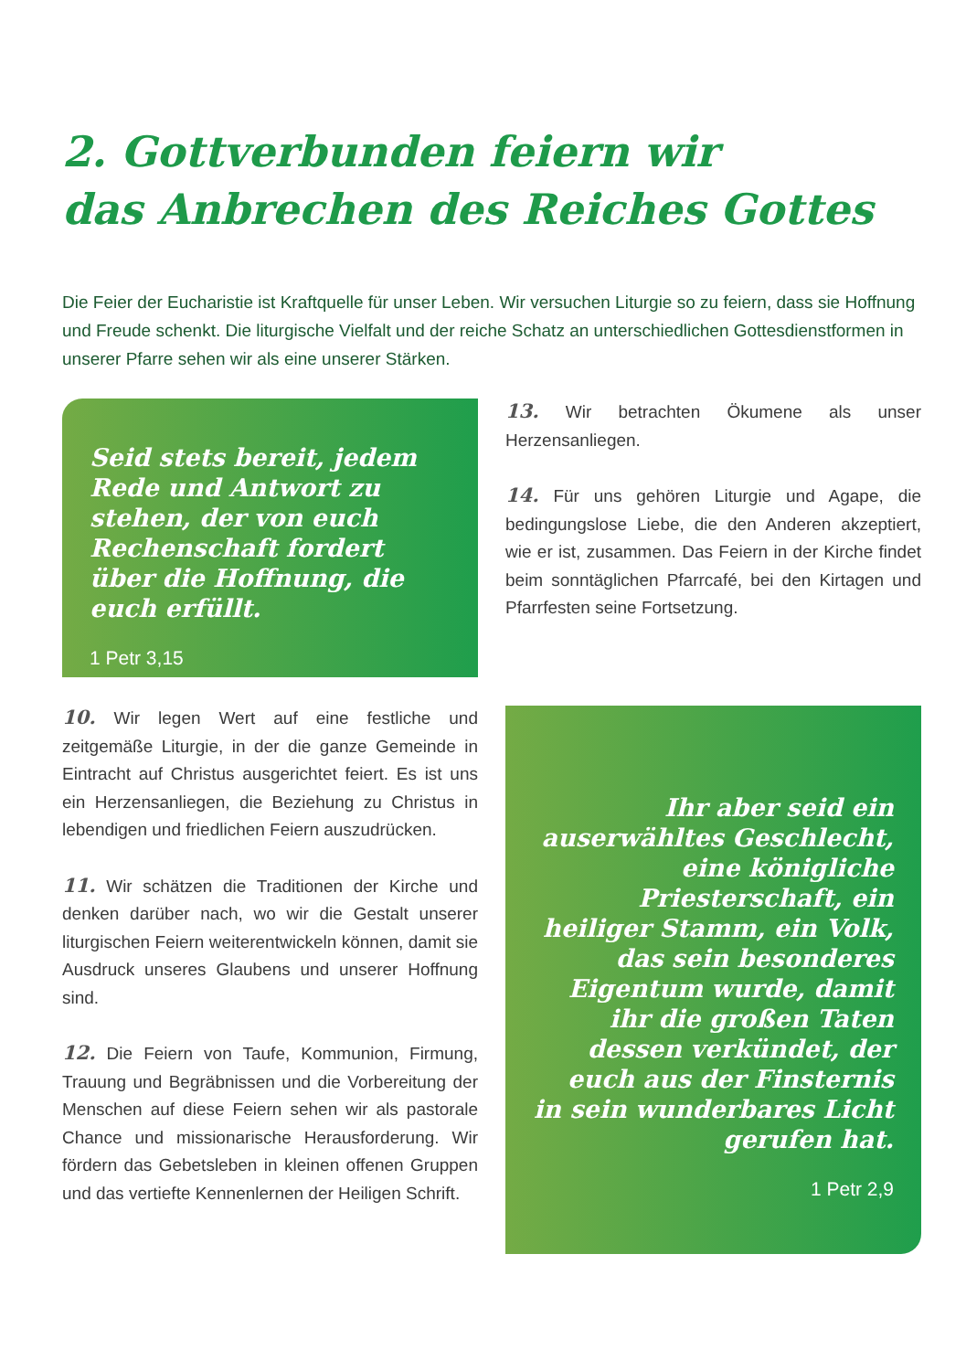2. Gottverbunden feiern wir
das Anbrechen des Reiches Gottes
Die Feier der Eucharistie ist Kraftquelle für unser Leben. Wir versuchen Liturgie so zu feiern, dass sie Hoffnung und Freude schenkt. Die liturgische Vielfalt und der reiche Schatz an unterschiedlichen Gottesdienstformen in unserer Pfarre sehen wir als eine unserer Stärken.
Seid stets bereit, jedem Rede und Antwort zu stehen, der von euch Rechenschaft fordert über die Hoffnung, die euch erfüllt.
1 Petr 3,15
13. Wir betrachten Ökumene als unser Herzensanliegen.
14. Für uns gehören Liturgie und Agape, die bedingungslose Liebe, die den Anderen akzeptiert, wie er ist, zusammen. Das Feiern in der Kirche findet beim sonntäglichen Pfarrcafé, bei den Kirtagen und Pfarrfesten seine Fortsetzung.
10. Wir legen Wert auf eine festliche und zeitgemäße Liturgie, in der die ganze Gemeinde in Eintracht auf Christus ausgerichtet feiert. Es ist uns ein Herzensanliegen, die Beziehung zu Christus in lebendigen und friedlichen Feiern auszudrücken.
11. Wir schätzen die Traditionen der Kirche und denken darüber nach, wo wir die Gestalt unserer liturgischen Feiern weiterentwickeln können, damit sie Ausdruck unseres Glaubens und unserer Hoffnung sind.
12. Die Feiern von Taufe, Kommunion, Firmung, Trauung und Begräbnissen und die Vorbereitung der Menschen auf diese Feiern sehen wir als pastorale Chance und missionarische Herausforderung. Wir fördern das Gebetsleben in kleinen offenen Gruppen und das vertiefte Kennenlernen der Heiligen Schrift.
Ihr aber seid ein auserwähltes Geschlecht, eine königliche Priesterschaft, ein heiliger Stamm, ein Volk, das sein besonderes Eigentum wurde, damit ihr die großen Taten dessen verkündet, der euch aus der Finsternis in sein wunderbares Licht gerufen hat.
1 Petr 2,9